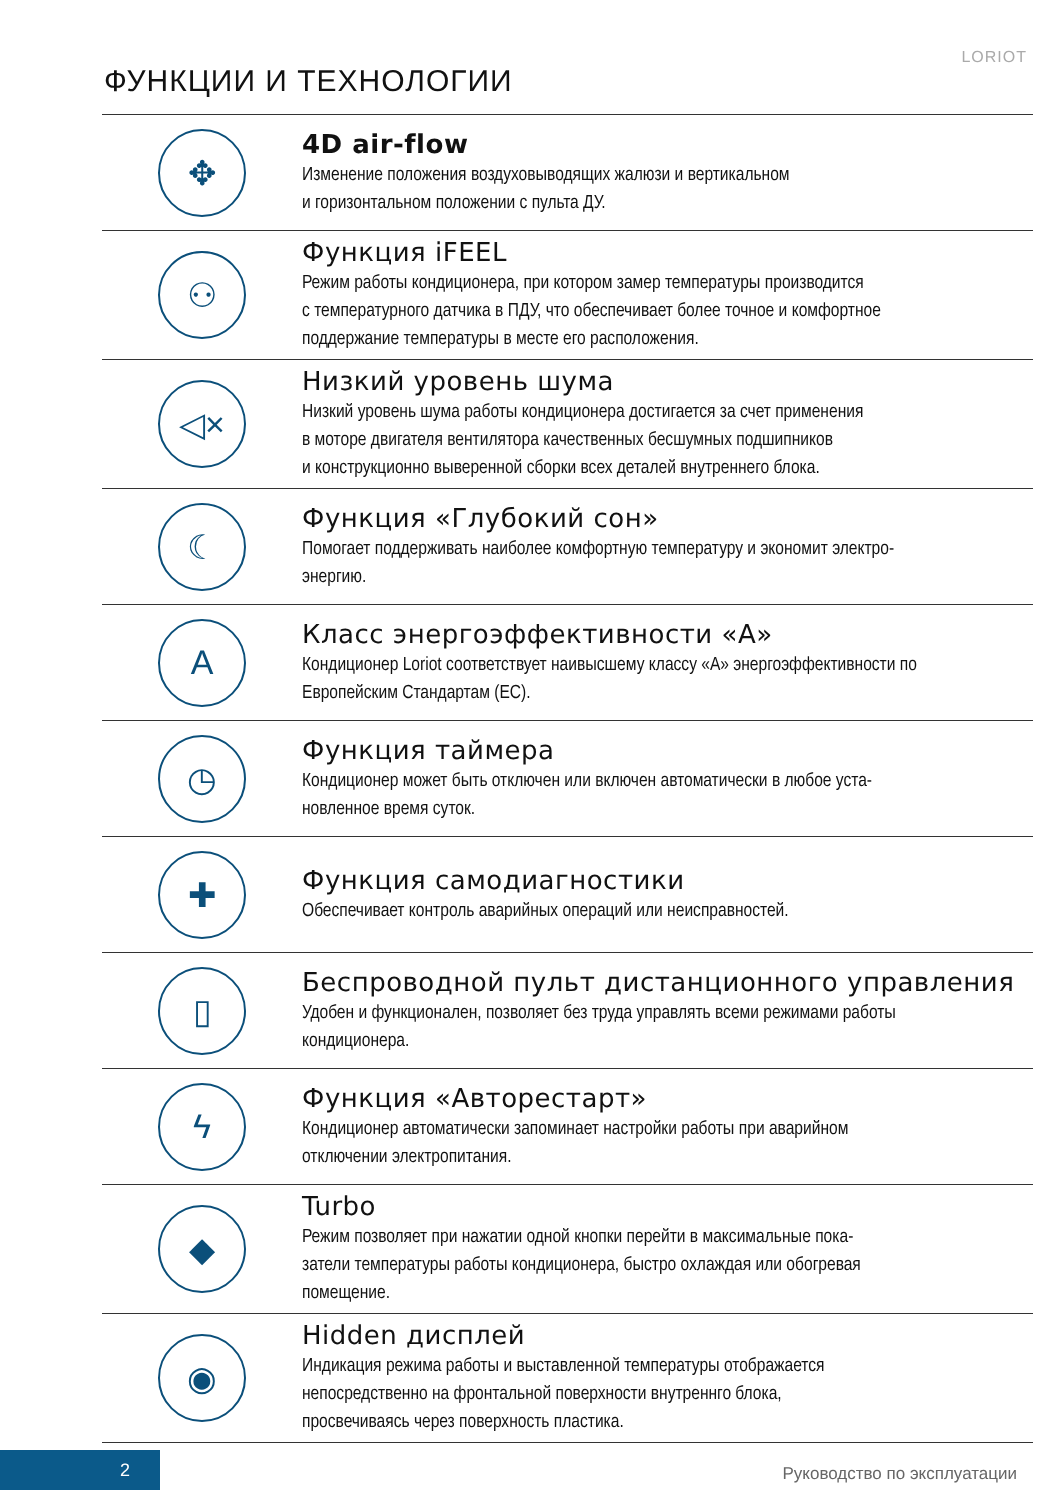LORIOT
ФУНКЦИИ И ТЕХНОЛОГИИ
✥
4D air-flow
Изменение положения воздуховыводящих жалюзи и вертикальном
и горизонтальном положении с пульта ДУ.
⚇
Функция iFEEL
Режим работы кондиционера, при котором замер температуры производится
с температурного датчика в ПДУ, что обеспечивает более точное и комфортное
поддержание температуры в месте его расположения.
◁×
Низкий уровень шума
Низкий уровень шума работы кондиционера достигается за счет применения
в моторе двигателя вентилятора качественных бесшумных подшипников
и конструкционно выверенной сборки всех деталей внутреннего блока.
☾
Функция «Глубокий сон»
Помогает поддерживать наиболее комфортную температуру и экономит электро-
энергию.
A
Класс энергоэффективности «А»
Кондиционер Loriot соответствует наивысшему классу «А» энергоэффективности по
Европейским Стандартам (ЕС).
◷
Функция таймера
Кондиционер может быть отключен или включен автоматически в любое уста-
новленное время суток.
✚
Функция самодиагностики
Обеспечивает контроль аварийных операций или неисправностей.
▯
Беспроводной пульт дистанционного управления
Удобен и функционален, позволяет без труда управлять всеми режимами работы
кондиционера.
ϟ
Функция «Авторестарт»
Кондиционер автоматически запоминает настройки работы при аварийном
отключении электропитания.
◆
Turbo
Режим позволяет при нажатии одной кнопки перейти в максимальные пока-
затели температуры работы кондиционера, быстро охлаждая или обогревая
помещение.
◉
Hidden дисплей
Индикация режима работы и выставленной температуры отображается
непосредственно на фронтальной поверхности внутреннго блока,
просвечиваясь через поверхность пластика.
2 Руководство по эксплуатации